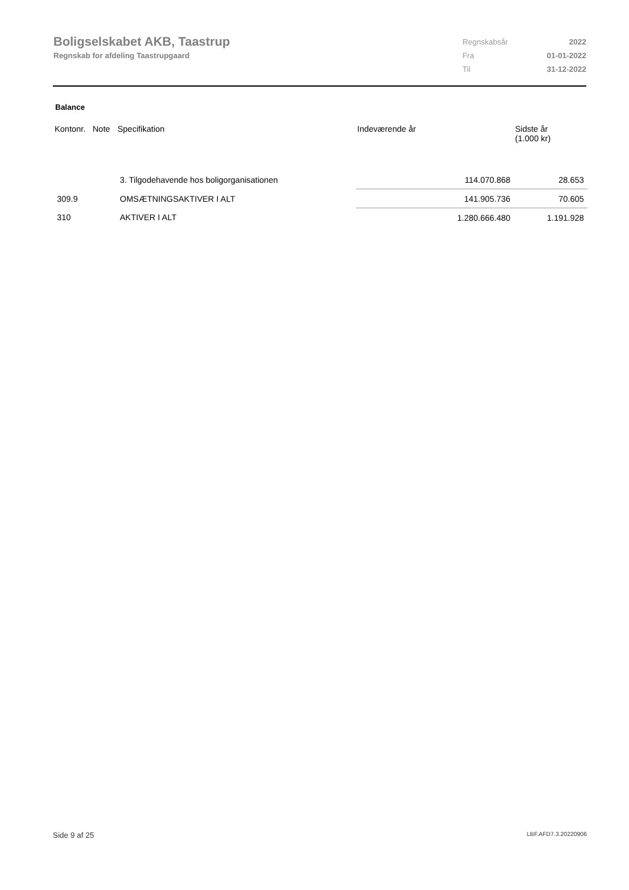Boligselskabet AKB, Taastrup
Regnskab for afdeling Taastrupgaard
| Regnskabsår | 2022 |
| Fra | 01-01-2022 |
| Til | 31-12-2022 |
Balance
| Kontonr. | Note | Specifikation | Indeværende år | | Sidste år (1.000 kr) |
| --- | --- | --- | --- | --- | --- |
| | | 3. Tilgodehavende hos boligorganisationen | | 114.070.868 | 28.653 |
| 309.9 | | OMSÆTNINGSAKTIVER I ALT | | 141.905.736 | 70.605 |
| 310 | | AKTIVER I ALT | | 1.280.666.480 | 1.191.928 |
Side 9 af 25 LBF.AFD7.3.20220906